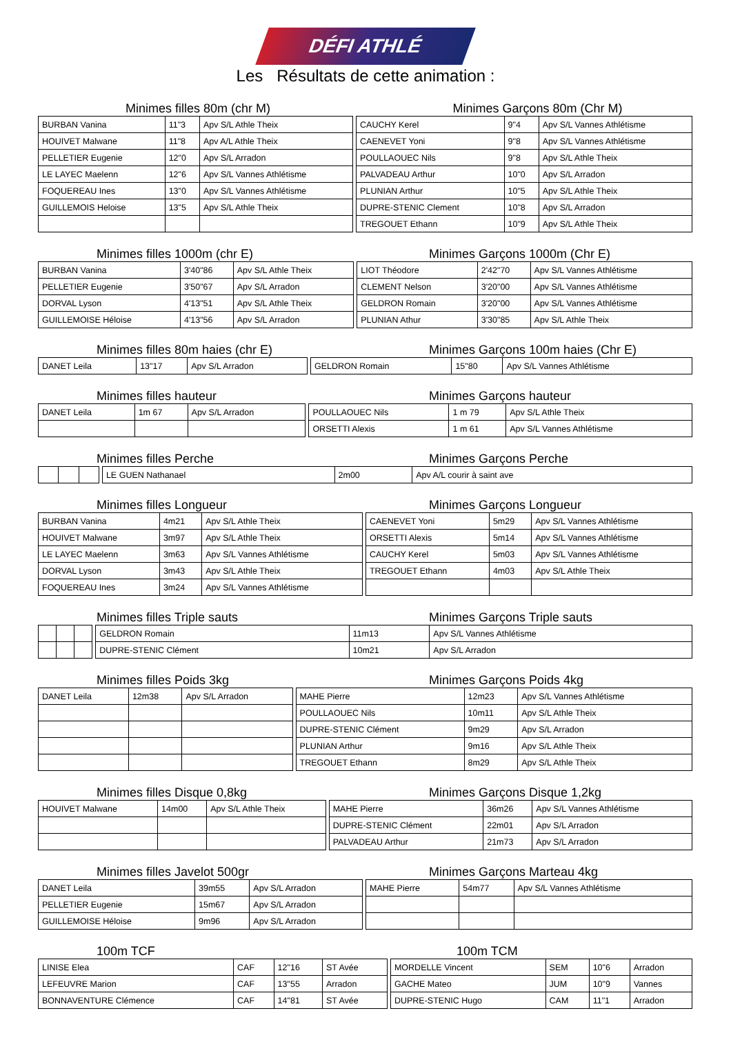DÉFI ATHLÉ
Les Résultats de cette animation :
Minimes filles 80m (chr M) Minimes Garçons 80m (Chr M)
| BURBAN Vanina | 11"3 | Apv S/L Athle Theix | | CAUCHY Kerel | 9"4 | Apv S/L Vannes Athlétisme |
| HOUIVET Malwane | 11"8 | Apv A/L Athle Theix | | CAENEVET Yoni | 9"8 | Apv S/L Vannes Athlétisme |
| PELLETIER Eugenie | 12"0 | Apv S/L Arradon | | POULLAOUEC Nils | 9"8 | Apv S/L Athle Theix |
| LE LAYEC Maelenn | 12"6 | Apv S/L Vannes Athlétisme | | PALVADEAU Arthur | 10"0 | Apv S/L Arradon |
| FOQUEREAU Ines | 13"0 | Apv S/L Vannes Athlétisme | | PLUNIAN Arthur | 10"5 | Apv S/L Athle Theix |
| GUILLEMOIS Heloise | 13"5 | Apv S/L Athle Theix | | DUPRE-STENIC Clement | 10"8 | Apv S/L Arradon |
| | | | | TREGOUET Ethann | 10"9 | Apv S/L Athle Theix |
Minimes filles 1000m (chr E) Minimes Garçons 1000m (Chr E)
| BURBAN Vanina | 3'40"86 | Apv S/L Athle Theix | | LIOT Théodore | 2'42"70 | Apv S/L Vannes Athlétisme |
| PELLETIER Eugenie | 3'50"67 | Apv S/L Arradon | | CLEMENT Nelson | 3'20"00 | Apv S/L Vannes Athlétisme |
| DORVAL Lyson | 4'13"51 | Apv S/L Athle Theix | | GELDRON Romain | 3'20"00 | Apv S/L Vannes Athlétisme |
| GUILLEMOISE Héloise | 4'13"56 | Apv S/L Arradon | | PLUNIAN Athur | 3'30"85 | Apv S/L Athle Theix |
Minimes filles 80m haies (chr E)
Minimes Garçons 100m haies (Chr E)
| DANET Leila | 13"17 | Apv S/L Arradon | | GELDRON Romain | 15"80 | Apv S/L Vannes Athlétisme |
Minimes filles hauteur Minimes Garçons hauteur
| DANET Leila | 1m 67 | Apv S/L Arradon | | POULLAOUEC Nils | 1 m 79 | Apv S/L Athle Theix |
| | | | | ORSETTI Alexis | 1 m 61 | Apv S/L Vannes Athlétisme |
Minimes filles Perche Minimes Garçons Perche
| | | | | LE GUEN Nathanael | 2m00 | Apv A/L courir à saint ave |
Minimes filles Longueur Minimes Garçons Longueur
| BURBAN Vanina | 4m21 | Apv S/L Athle Theix | | CAENEVET Yoni | 5m29 | Apv S/L Vannes Athlétisme |
| HOUIVET Malwane | 3m97 | Apv S/L Athle Theix | | ORSETTI Alexis | 5m14 | Apv S/L Vannes Athlétisme |
| LE LAYEC Maelenn | 3m63 | Apv S/L Vannes Athlétisme | | CAUCHY Kerel | 5m03 | Apv S/L Vannes Athlétisme |
| DORVAL Lyson | 3m43 | Apv S/L Athle Theix | | TREGOUET Ethann | 4m03 | Apv S/L Athle Theix |
| FOQUEREAU Ines | 3m24 | Apv S/L Vannes Athlétisme | | | | |
Minimes filles Triple sauts Minimes Garçons Triple sauts
| | | | | GELDRON Romain | 11m13 | Apv S/L Vannes Athlétisme |
| | | | | DUPRE-STENIC Clément | 10m21 | Apv S/L Arradon |
Minimes filles Poids 3kg Minimes Garçons Poids 4kg
| DANET Leila | 12m38 | Apv S/L Arradon | | MAHE Pierre | 12m23 | Apv S/L Vannes Athlétisme |
| | | | | POULLAOUEC Nils | 10m11 | Apv S/L Athle Theix |
| | | | | DUPRE-STENIC Clément | 9m29 | Apv S/L Arradon |
| | | | | PLUNIAN Arthur | 9m16 | Apv S/L Athle Theix |
| | | | | TREGOUET Ethann | 8m29 | Apv S/L Athle Theix |
Minimes filles Disque 0,8kg Minimes Garçons Disque 1,2kg
| HOUIVET Malwane | 14m00 | Apv S/L Athle Theix | | MAHE Pierre | 36m26 | Apv S/L Vannes Athlétisme |
| | | | | DUPRE-STENIC Clément | 22m01 | Apv S/L Arradon |
| | | | | PALVADEAU Arthur | 21m73 | Apv S/L Arradon |
Minimes filles Javelot 500gr Minimes Garçons Marteau 4kg
| DANET Leila | 39m55 | Apv S/L Arradon | | MAHE Pierre | 54m77 | Apv S/L Vannes Athlétisme |
| PELLETIER Eugenie | 15m67 | Apv S/L Arradon | | | | |
| GUILLEMOISE Héloise | 9m96 | Apv S/L Arradon | | | | |
100m TCF 100m TCM
| LINISE Elea | CAF | 12"16 | ST Avée | | MORDELLE Vincent | SEM | 10"6 | Arradon |
| LEFEUVRE Marion | CAF | 13"55 | Arradon | | GACHE Mateo | JUM | 10"9 | Vannes |
| BONNAVENTURE Clémence | CAF | 14"81 | ST Avée | | DUPRE-STENIC Hugo | CAM | 11"1 | Arradon |